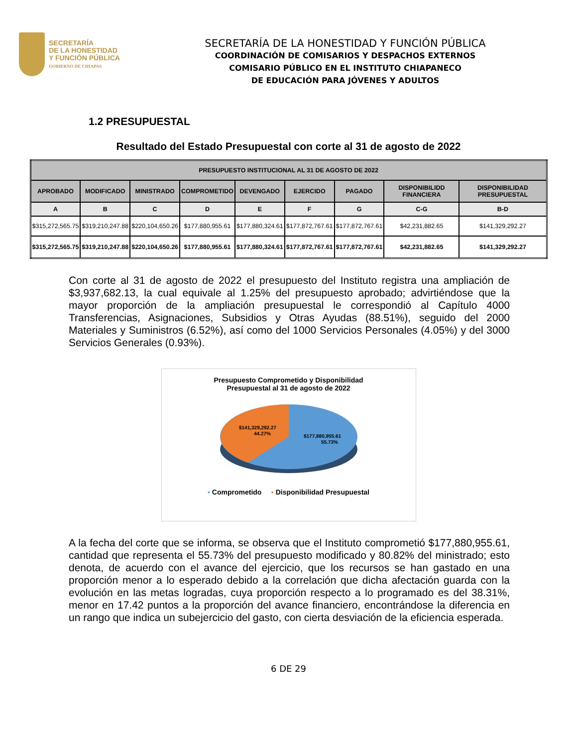SECRETARÍA
DE LA HONESTIDAD
Y FUNCIÓN PÚBLICA
GOBIERNO DE CHIAPAS
SECRETARÍA DE LA HONESTIDAD Y FUNCIÓN PÚBLICA
COORDINACIÓN DE COMISARIOS Y DESPACHOS EXTERNOS
COMISARIO PÚBLICO EN EL INSTITUTO CHIAPANECO
DE EDUCACIÓN PARA JÓVENES Y ADULTOS
1.2 PRESUPUESTAL
Resultado del Estado Presupuestal con corte al 31 de agosto de 2022
| PRESUPUESTO INSTITUCIONAL AL 31 DE AGOSTO DE 2022 | | | | | | | | |
| --- | --- | --- | --- | --- | --- | --- | --- | --- |
| APROBADO | MODIFICADO | MINISTRADO | COMPROMETIDO | DEVENGADO | EJERCIDO | PAGADO | DISPONIBILIDD FINANCIERA | DISPONIBILIDAD PRESUPUESTAL |
| A | B | C | D | E | F | G | C-G | B-D |
| $315,272,565.75 | $319,210,247.88 | $220,104,650.26 | $177,880,955.61 | $177,880,324.61 | $177,872,767.61 | $177,872,767.61 | $42,231,882.65 | $141,329,292.27 |
| $315,272,565.75 | $319,210,247.88 | $220,104,650.26 | $177,880,955.61 | $177,880,324.61 | $177,872,767.61 | $177,872,767.61 | $42,231,882.65 | $141,329,292.27 |
Con corte al 31 de agosto de 2022 el presupuesto del Instituto registra una ampliación de $3,937,682.13, la cual equivale al 1.25% del presupuesto aprobado; advirtiéndose que la mayor proporción de la ampliación presupuestal le correspondió al Capítulo 4000 Transferencias, Asignaciones, Subsidios y Otras Ayudas (88.51%), seguido del 2000 Materiales y Suministros (6.52%), así como del 1000 Servicios Personales (4.05%) y del 3000 Servicios Generales (0.93%).
Presupuesto Comprometido y Disponibilidad
Presupuestal al 31 de agosto de 2022
$141,329,292.27
44.27%
$177,880,955.61
55.73%
▪ Comprometido ▪ Disponibilidad Presupuestal
A la fecha del corte que se informa, se observa que el Instituto comprometió $177,880,955.61, cantidad que representa el 55.73% del presupuesto modificado y 80.82% del ministrado; esto denota, de acuerdo con el avance del ejercicio, que los recursos se han gastado en una proporción menor a lo esperado debido a la correlación que dicha afectación guarda con la evolución en las metas logradas, cuya proporción respecto a lo programado es del 38.31%, menor en 17.42 puntos a la proporción del avance financiero, encontrándose la diferencia en un rango que indica un subejercicio del gasto, con cierta desviación de la eficiencia esperada.
6 DE 29